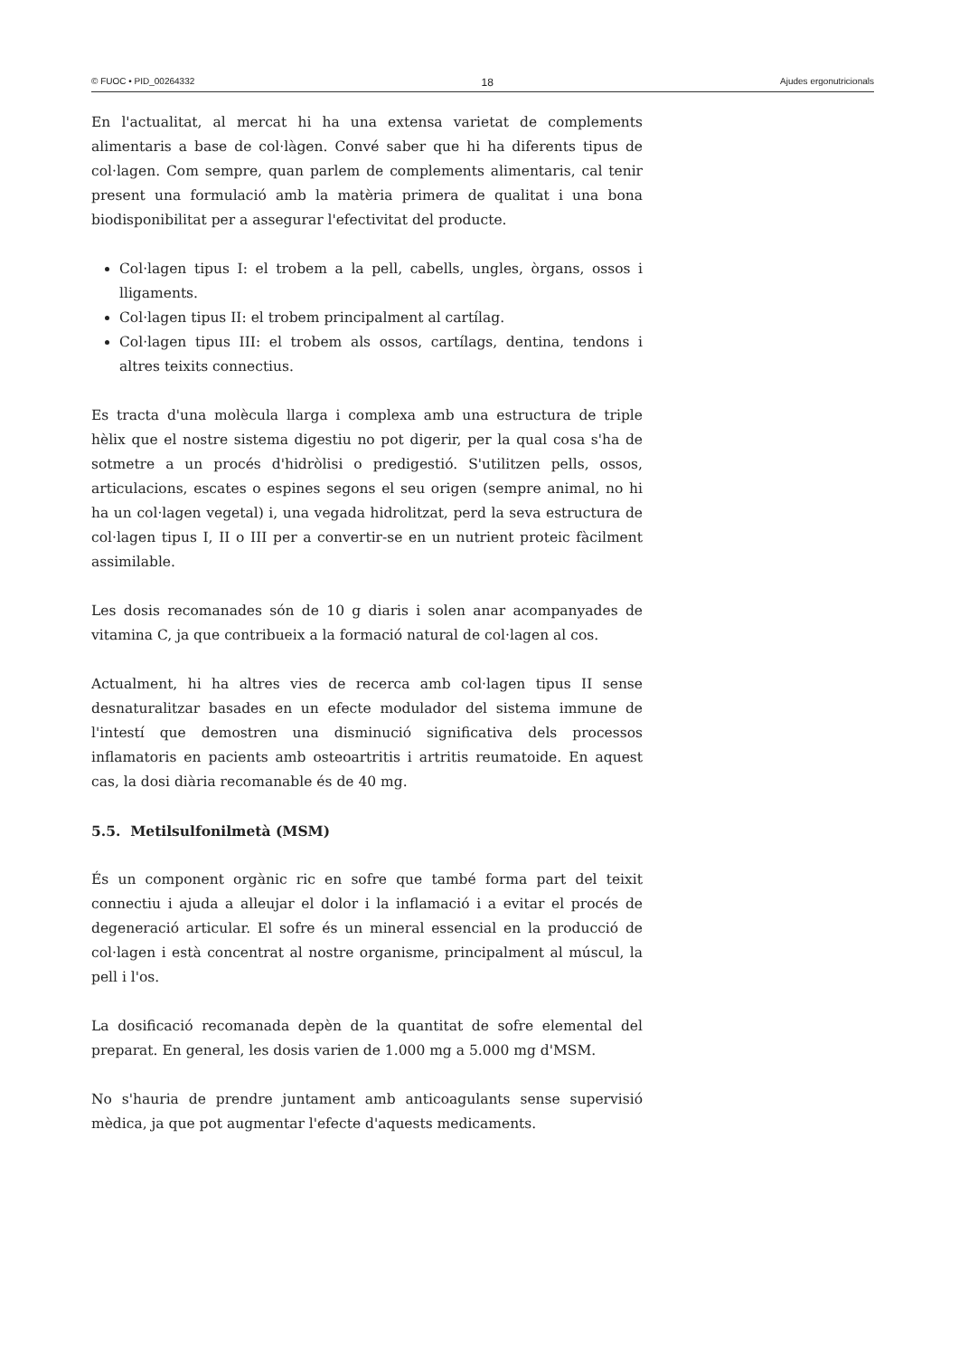© FUOC • PID_00264332 18 Ajudes ergonutricionals
En l'actualitat, al mercat hi ha una extensa varietat de complements alimentaris a base de col·làgen. Convé saber que hi ha diferents tipus de col·lagen. Com sempre, quan parlem de complements alimentaris, cal tenir present una formulació amb la matèria primera de qualitat i una bona biodisponibilitat per a assegurar l'efectivitat del producte.
Col·lagen tipus I: el trobem a la pell, cabells, ungles, òrgans, ossos i lligaments.
Col·lagen tipus II: el trobem principalment al cartílag.
Col·lagen tipus III: el trobem als ossos, cartílags, dentina, tendons i altres teixits connectius.
Es tracta d'una molècula llarga i complexa amb una estructura de triple hèlix que el nostre sistema digestiu no pot digerir, per la qual cosa s'ha de sotmetre a un procés d'hidròlisi o predigestió. S'utilitzen pells, ossos, articulacions, escates o espines segons el seu origen (sempre animal, no hi ha un col·lagen vegetal) i, una vegada hidrolitzat, perd la seva estructura de col·lagen tipus I, II o III per a convertir-se en un nutrient proteic fàcilment assimilable.
Les dosis recomanades són de 10 g diaris i solen anar acompanyades de vitamina C, ja que contribueix a la formació natural de col·lagen al cos.
Actualment, hi ha altres vies de recerca amb col·lagen tipus II sense desnaturalitzar basades en un efecte modulador del sistema immune de l'intestí que demostren una disminució significativa dels processos inflamatoris en pacients amb osteoartritis i artritis reumatoide. En aquest cas, la dosi diària recomanable és de 40 mg.
5.5. Metilsulfonilmetà (MSM)
És un component orgànic ric en sofre que també forma part del teixit connectiu i ajuda a alleujar el dolor i la inflamació i a evitar el procés de degeneració articular. El sofre és un mineral essencial en la producció de col·lagen i està concentrat al nostre organisme, principalment al múscul, la pell i l'os.
La dosificació recomanada depèn de la quantitat de sofre elemental del preparat. En general, les dosis varien de 1.000 mg a 5.000 mg d'MSM.
No s'hauria de prendre juntament amb anticoagulants sense supervisió mèdica, ja que pot augmentar l'efecte d'aquests medicaments.